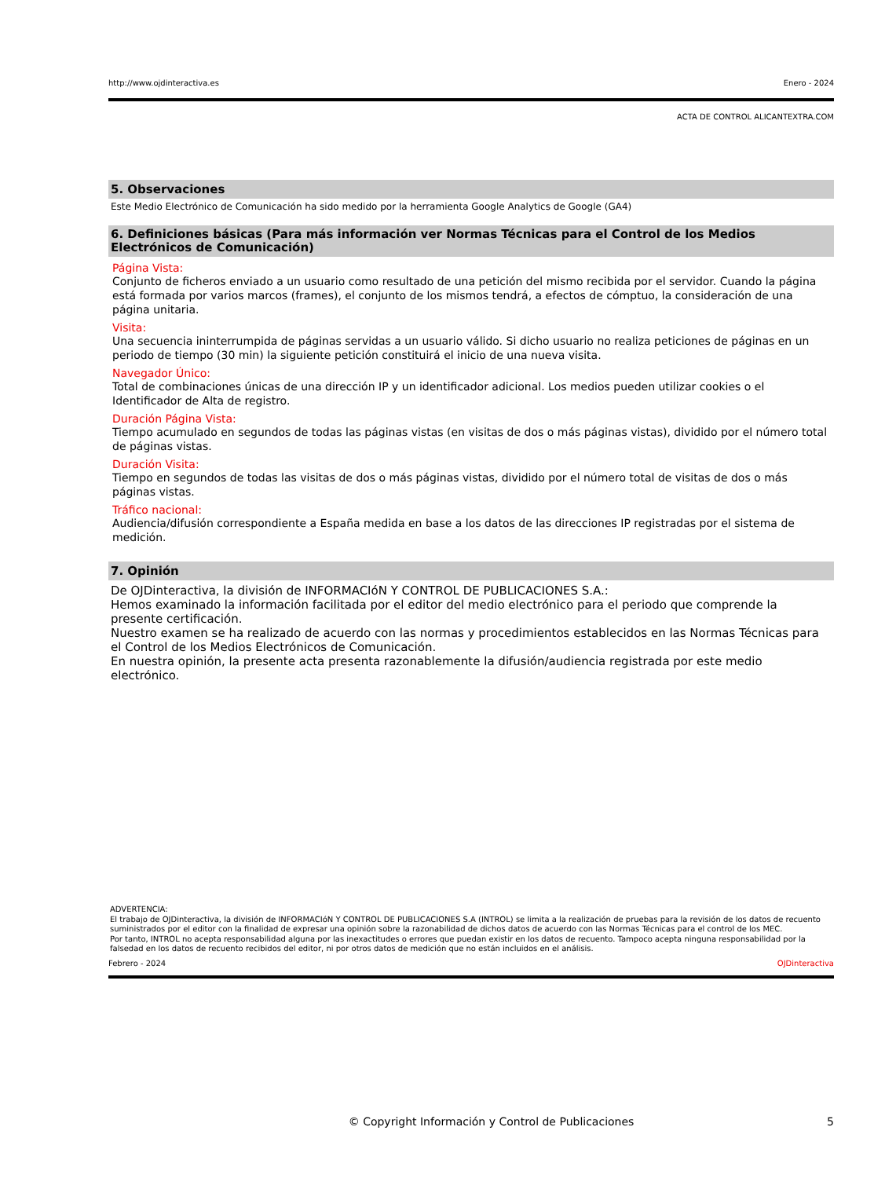http://www.ojdinteractiva.es Enero - 2024
ACTA DE CONTROL ALICANTEXTRA.COM
5. Observaciones
Este Medio Electrónico de Comunicación ha sido medido por la herramienta Google Analytics de Google (GA4)
6. Definiciones básicas (Para más información ver Normas Técnicas para el Control de los Medios Electrónicos de Comunicación)
Página Vista:
Conjunto de ficheros enviado a un usuario como resultado de una petición del mismo recibida por el servidor. Cuando la página está formada por varios marcos (frames), el conjunto de los mismos tendrá, a efectos de cómptuo, la consideración de una página unitaria.
Visita:
Una secuencia ininterrumpida de páginas servidas a un usuario válido. Si dicho usuario no realiza peticiones de páginas en un periodo de tiempo (30 min) la siguiente petición constituirá el inicio de una nueva visita.
Navegador Único:
Total de combinaciones únicas de una dirección IP y un identificador adicional. Los medios pueden utilizar cookies o el Identificador de Alta de registro.
Duración Página Vista:
Tiempo acumulado en segundos de todas las páginas vistas (en visitas de dos o más páginas vistas), dividido por el número total de páginas vistas.
Duración Visita:
Tiempo en segundos de todas las visitas de dos o más páginas vistas, dividido por el número total de visitas de dos o más páginas vistas.
Tráfico nacional:
Audiencia/difusión correspondiente a España medida en base a los datos de las direcciones IP registradas por el sistema de medición.
7. Opinión
De OJDinteractiva, la división de INFORMACIóN Y CONTROL DE PUBLICACIONES S.A.:
Hemos examinado la información facilitada por el editor del medio electrónico para el periodo que comprende la presente certificación.
Nuestro examen se ha realizado de acuerdo con las normas y procedimientos establecidos en las Normas Técnicas para el Control de los Medios Electrónicos de Comunicación.
En nuestra opinión, la presente acta presenta razonablemente la difusión/audiencia registrada por este medio electrónico.
ADVERTENCIA:
El trabajo de OJDinteractiva, la división de INFORMACIóN Y CONTROL DE PUBLICACIONES S.A (INTROL) se limita a la realización de pruebas para la revisión de los datos de recuento suministrados por el editor con la finalidad de expresar una opinión sobre la razonabilidad de dichos datos de acuerdo con las Normas Técnicas para el control de los MEC.
Por tanto, INTROL no acepta responsabilidad alguna por las inexactitudes o errores que puedan existir en los datos de recuento. Tampoco acepta ninguna responsabilidad por la falsedad en los datos de recuento recibidos del editor, ni por otros datos de medición que no están incluidos en el análisis.
Febrero - 2024 OJDinteractiva
© Copyright Información y Control de Publicaciones 5